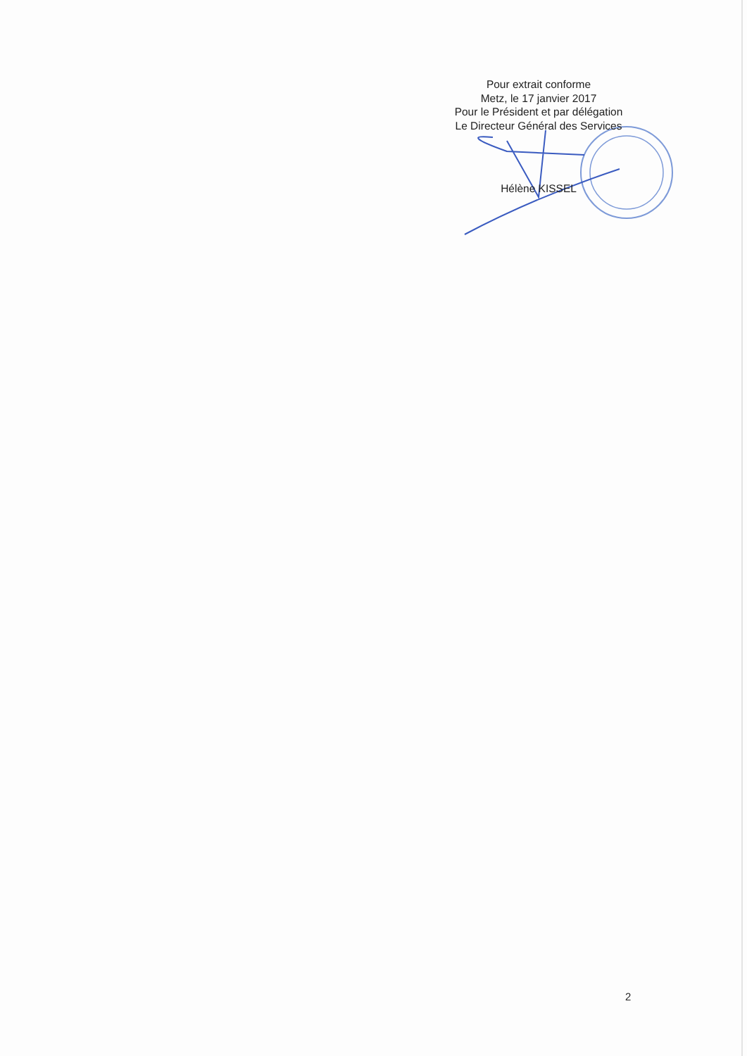Pour extrait conforme
Metz, le 17 janvier 2017
Pour le Président et par délégation
Le Directeur Général des Services
Hélène KISSEL
2